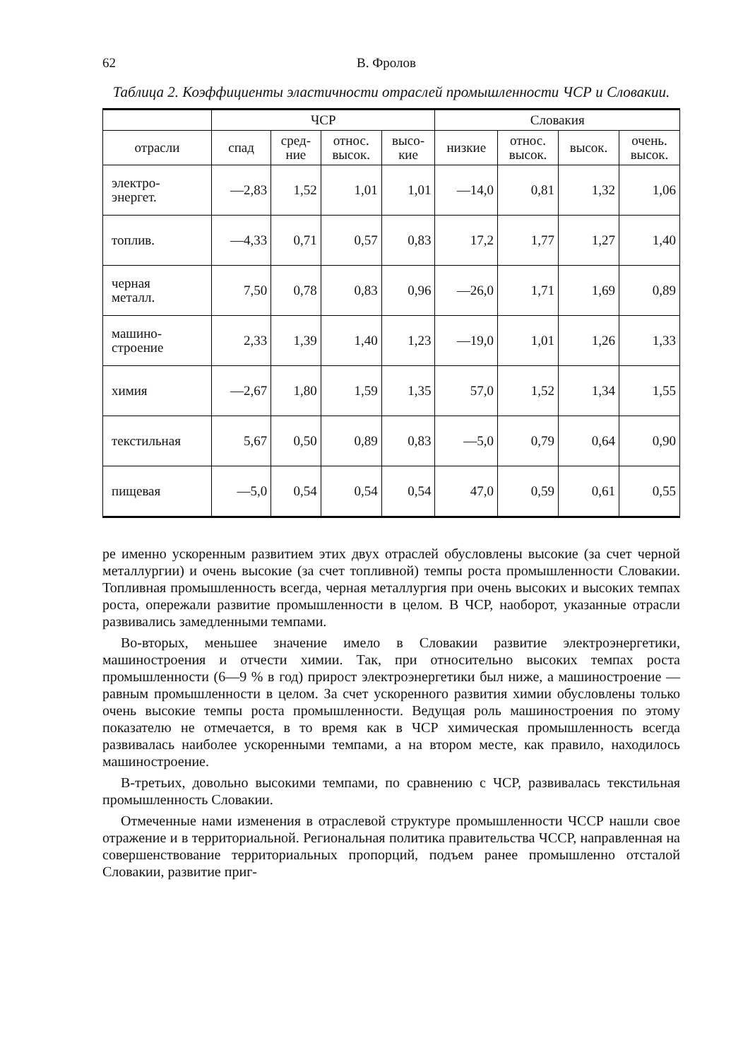62 В. Фролов
Таблица 2. Коэффициенты эластичности отраслей промышленности ЧСР и Словакии.
| | ЧСР | | | | Словакия | | | |
| --- | --- | --- | --- | --- | --- | --- | --- | --- |
| отрасли | спад | сред- ние | относ. высок. | высо- кие | низкие | относ. высок. | высок. | очень. высок. |
| электро- энергет. | —2,83 | 1,52 | 1,01 | 1,01 | —14,0 | 0,81 | 1,32 | 1,06 |
| топлив. | —4,33 | 0,71 | 0,57 | 0,83 | 17,2 | 1,77 | 1,27 | 1,40 |
| черная металл. | 7,50 | 0,78 | 0,83 | 0,96 | —26,0 | 1,71 | 1,69 | 0,89 |
| машино- строение | 2,33 | 1,39 | 1,40 | 1,23 | —19,0 | 1,01 | 1,26 | 1,33 |
| химия | —2,67 | 1,80 | 1,59 | 1,35 | 57,0 | 1,52 | 1,34 | 1,55 |
| текстильная | 5,67 | 0,50 | 0,89 | 0,83 | —5,0 | 0,79 | 0,64 | 0,90 |
| пищевая | —5,0 | 0,54 | 0,54 | 0,54 | 47,0 | 0,59 | 0,61 | 0,55 |
ре именно ускоренным развитием этих двух отраслей обусловлены высокие (за счет черной металлургии) и очень высокие (за счет топливной) темпы роста промышленности Словакии. Топливная промышленность всегда, черная металлургия при очень высоких и высоких темпах роста, опережали развитие промышленности в целом. В ЧСР, наоборот, указанные отрасли развивались замедленными темпами.
Во-вторых, меньшее значение имело в Словакии развитие электроэнергетики, машиностроения и отчести химии. Так, при относительно высоких темпах роста промышленности (6—9 % в год) прирост электроэнергетики был ниже, а машиностроение — равным промышленности в целом. За счет ускоренного развития химии обусловлены только очень высокие темпы роста промышленности. Ведущая роль машиностроения по этому показателю не отмечается, в то время как в ЧСР химическая промышленность всегда развивалась наиболее ускоренными темпами, а на втором месте, как правило, находилось машиностроение.
В-третьих, довольно высокими темпами, по сравнению с ЧСР, развивалась текстильная промышленность Словакии.
Отмеченные нами изменения в отраслевой структуре промышленности ЧССР нашли свое отражение и в территориальной. Региональная политика правительства ЧССР, направленная на совершенствование территориальных пропорций, подъем ранее промышленно отсталой Словакии, развитие приг-